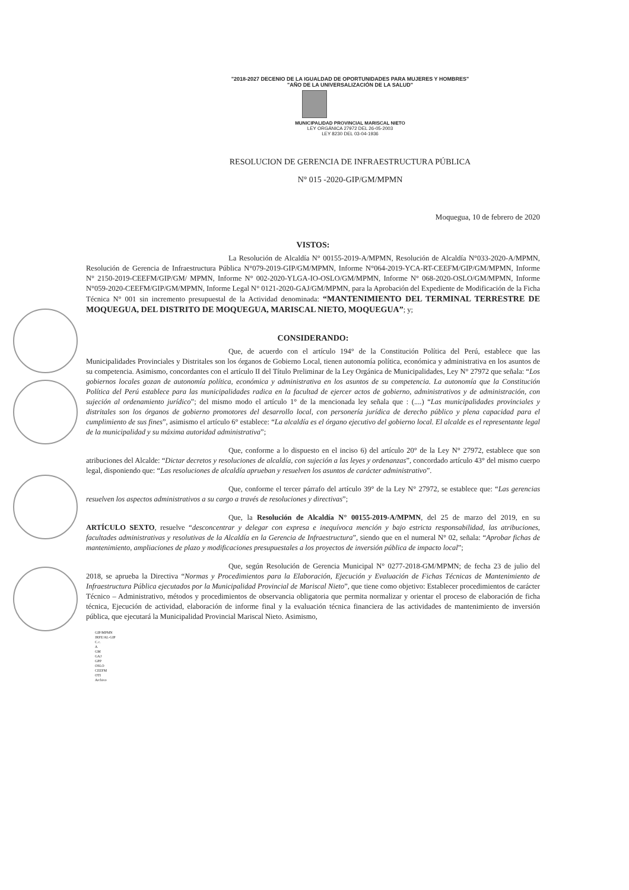"2018-2027 DECENIO DE LA IGUALDAD DE OPORTUNIDADES PARA MUJERES Y HOMBRES"
"AÑO DE LA UNIVERSALIZACIÓN DE LA SALUD"
MUNICIPALIDAD PROVINCIAL MARISCAL NIETO
LEY ORGÁNICA 27972 DEL 26-05-2003
LEY 8230 DEL 03-04-1936
RESOLUCION DE GERENCIA DE INFRAESTRUCTURA PÚBLICA
N° 015 -2020-GIP/GM/MPMN
Moquegua, 10 de febrero de 2020
VISTOS:
La Resolución de Alcaldía N° 00155-2019-A/MPMN, Resolución de Alcaldía N°033-2020-A/MPMN, Resolución de Gerencia de Infraestructura Pública N°079-2019-GIP/GM/MPMN, Informe N°064-2019-YCA-RT-CEEFM/GIP/GM/MPMN, Informe N° 2150-2019-CEEFM/GIP/GM/ MPMN, Informe N° 002-2020-YLGA-IO-OSLO/GM/MPMN, Informe N° 068-2020-OSLO/GM/MPMN, Informe N°059-2020-CEEFM/GIP/GM/MPMN, Informe Legal N° 0121-2020-GAJ/GM/MPMN, para la Aprobación del Expediente de Modificación de la Ficha Técnica N° 001 sin incremento presupuestal de la Actividad denominada: “MANTENIMIENTO DEL TERMINAL TERRESTRE DE MOQUEGUA, DEL DISTRITO DE MOQUEGUA, MARISCAL NIETO, MOQUEGUA”; y;
CONSIDERANDO:
Que, de acuerdo con el artículo 194° de la Constitución Política del Perú, establece que las Municipalidades Provinciales y Distritales son los órganos de Gobierno Local, tienen autonomía política, económica y administrativa en los asuntos de su competencia. Asimismo, concordantes con el artículo II del Título Preliminar de la Ley Orgánica de Municipalidades, Ley N° 27972 que señala: “Los gobiernos locales gozan de autonomía política, económica y administrativa en los asuntos de su competencia. La autonomía que la Constitución Política del Perú establece para las municipalidades radica en la facultad de ejercer actos de gobierno, administrativos y de administración, con sujeción al ordenamiento jurídico”; del mismo modo el artículo 1° de la mencionada ley señala que : (....) “Las municipalidades provinciales y distritales son los órganos de gobierno promotores del desarrollo local, con personería jurídica de derecho público y plena capacidad para el cumplimiento de sus fines”, asimismo el artículo 6° establece: “La alcaldía es el órgano ejecutivo del gobierno local. El alcalde es el representante legal de la municipalidad y su máxima autoridad administrativa”;
Que, conforme a lo dispuesto en el inciso 6) del artículo 20° de la Ley N° 27972, establece que son atribuciones del Alcalde: “Dictar decretos y resoluciones de alcaldía, con sujeción a las leyes y ordenanzas”, concordado artículo 43° del mismo cuerpo legal, disponiendo que: “Las resoluciones de alcaldía aprueban y resuelven los asuntos de carácter administrativo”.
Que, conforme el tercer párrafo del artículo 39° de la Ley N° 27972, se establece que: “Las gerencias resuelven los aspectos administrativos a su cargo a través de resoluciones y directivas”;
Que, la Resolución de Alcaldía N° 00155-2019-A/MPMN, del 25 de marzo del 2019, en su ARTÍCULO SEXTO, resuelve “desconcentrar y delegar con expresa e inequívoca mención y bajo estricta responsabilidad, las atribuciones, facultades administrativas y resolutivas de la Alcaldía en la Gerencia de Infraestructura”, siendo que en el numeral N° 02, señala: “Aprobar fichas de mantenimiento, ampliaciones de plazo y modificaciones presupuestales a los proyectos de inversión pública de impacto local”;
Que, según Resolución de Gerencia Municipal N° 0277-2018-GM/MPMN; de fecha 23 de julio del 2018, se aprueba la Directiva “Normas y Procedimientos para la Elaboración, Ejecución y Evaluación de Fichas Técnicas de Mantenimiento de Infraestructura Pública ejecutados por la Municipalidad Provincial de Mariscal Nieto”, que tiene como objetivo: Establecer procedimientos de carácter Técnico – Administrativo, métodos y procedimientos de observancia obligatoria que permita normalizar y orientar el proceso de elaboración de ficha técnica, Ejecución de actividad, elaboración de informe final y la evaluación técnica financiera de las actividades de mantenimiento de inversión pública, que ejecutará la Municipalidad Provincial Mariscal Nieto. Asimismo,
GIP/MPMN
JRFE/AL-GIP
C.c.
A
GM
GAJ
GPP
OSLO
CEEFM
OTI
Archivo